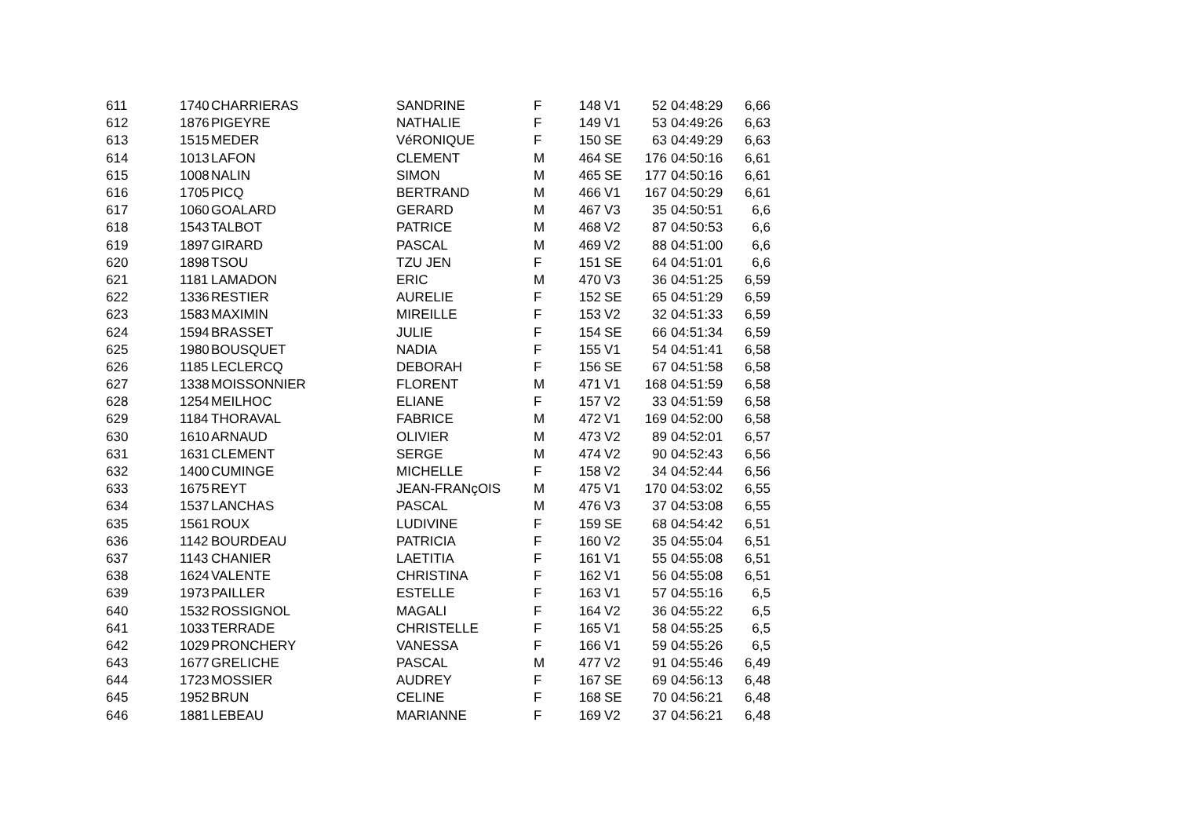| 611 | 1740 | CHARRIERAS | SANDRINE | F | 148 | V1 | 52 | 04:48:29 | 6,66 |
| 612 | 1876 | PIGEYRE | NATHALIE | F | 149 | V1 | 53 | 04:49:26 | 6,63 |
| 613 | 1515 | MEDER | VéRONIQUE | F | 150 | SE | 63 | 04:49:29 | 6,63 |
| 614 | 1013 | LAFON | CLEMENT | M | 464 | SE | 176 | 04:50:16 | 6,61 |
| 615 | 1008 | NALIN | SIMON | M | 465 | SE | 177 | 04:50:16 | 6,61 |
| 616 | 1705 | PICQ | BERTRAND | M | 466 | V1 | 167 | 04:50:29 | 6,61 |
| 617 | 1060 | GOALARD | GERARD | M | 467 | V3 | 35 | 04:50:51 | 6,6 |
| 618 | 1543 | TALBOT | PATRICE | M | 468 | V2 | 87 | 04:50:53 | 6,6 |
| 619 | 1897 | GIRARD | PASCAL | M | 469 | V2 | 88 | 04:51:00 | 6,6 |
| 620 | 1898 | TSOU | TZU JEN | F | 151 | SE | 64 | 04:51:01 | 6,6 |
| 621 | 1181 | LAMADON | ERIC | M | 470 | V3 | 36 | 04:51:25 | 6,59 |
| 622 | 1336 | RESTIER | AURELIE | F | 152 | SE | 65 | 04:51:29 | 6,59 |
| 623 | 1583 | MAXIMIN | MIREILLE | F | 153 | V2 | 32 | 04:51:33 | 6,59 |
| 624 | 1594 | BRASSET | JULIE | F | 154 | SE | 66 | 04:51:34 | 6,59 |
| 625 | 1980 | BOUSQUET | NADIA | F | 155 | V1 | 54 | 04:51:41 | 6,58 |
| 626 | 1185 | LECLERCQ | DEBORAH | F | 156 | SE | 67 | 04:51:58 | 6,58 |
| 627 | 1338 | MOISSONNIER | FLORENT | M | 471 | V1 | 168 | 04:51:59 | 6,58 |
| 628 | 1254 | MEILHOC | ELIANE | F | 157 | V2 | 33 | 04:51:59 | 6,58 |
| 629 | 1184 | THORAVAL | FABRICE | M | 472 | V1 | 169 | 04:52:00 | 6,58 |
| 630 | 1610 | ARNAUD | OLIVIER | M | 473 | V2 | 89 | 04:52:01 | 6,57 |
| 631 | 1631 | CLEMENT | SERGE | M | 474 | V2 | 90 | 04:52:43 | 6,56 |
| 632 | 1400 | CUMINGE | MICHELLE | F | 158 | V2 | 34 | 04:52:44 | 6,56 |
| 633 | 1675 | REYT | JEAN-FRANçOIS | M | 475 | V1 | 170 | 04:53:02 | 6,55 |
| 634 | 1537 | LANCHAS | PASCAL | M | 476 | V3 | 37 | 04:53:08 | 6,55 |
| 635 | 1561 | ROUX | LUDIVINE | F | 159 | SE | 68 | 04:54:42 | 6,51 |
| 636 | 1142 | BOURDEAU | PATRICIA | F | 160 | V2 | 35 | 04:55:04 | 6,51 |
| 637 | 1143 | CHANIER | LAETITIA | F | 161 | V1 | 55 | 04:55:08 | 6,51 |
| 638 | 1624 | VALENTE | CHRISTINA | F | 162 | V1 | 56 | 04:55:08 | 6,51 |
| 639 | 1973 | PAILLER | ESTELLE | F | 163 | V1 | 57 | 04:55:16 | 6,5 |
| 640 | 1532 | ROSSIGNOL | MAGALI | F | 164 | V2 | 36 | 04:55:22 | 6,5 |
| 641 | 1033 | TERRADE | CHRISTELLE | F | 165 | V1 | 58 | 04:55:25 | 6,5 |
| 642 | 1029 | PRONCHERY | VANESSA | F | 166 | V1 | 59 | 04:55:26 | 6,5 |
| 643 | 1677 | GRELICHE | PASCAL | M | 477 | V2 | 91 | 04:55:46 | 6,49 |
| 644 | 1723 | MOSSIER | AUDREY | F | 167 | SE | 69 | 04:56:13 | 6,48 |
| 645 | 1952 | BRUN | CELINE | F | 168 | SE | 70 | 04:56:21 | 6,48 |
| 646 | 1881 | LEBEAU | MARIANNE | F | 169 | V2 | 37 | 04:56:21 | 6,48 |